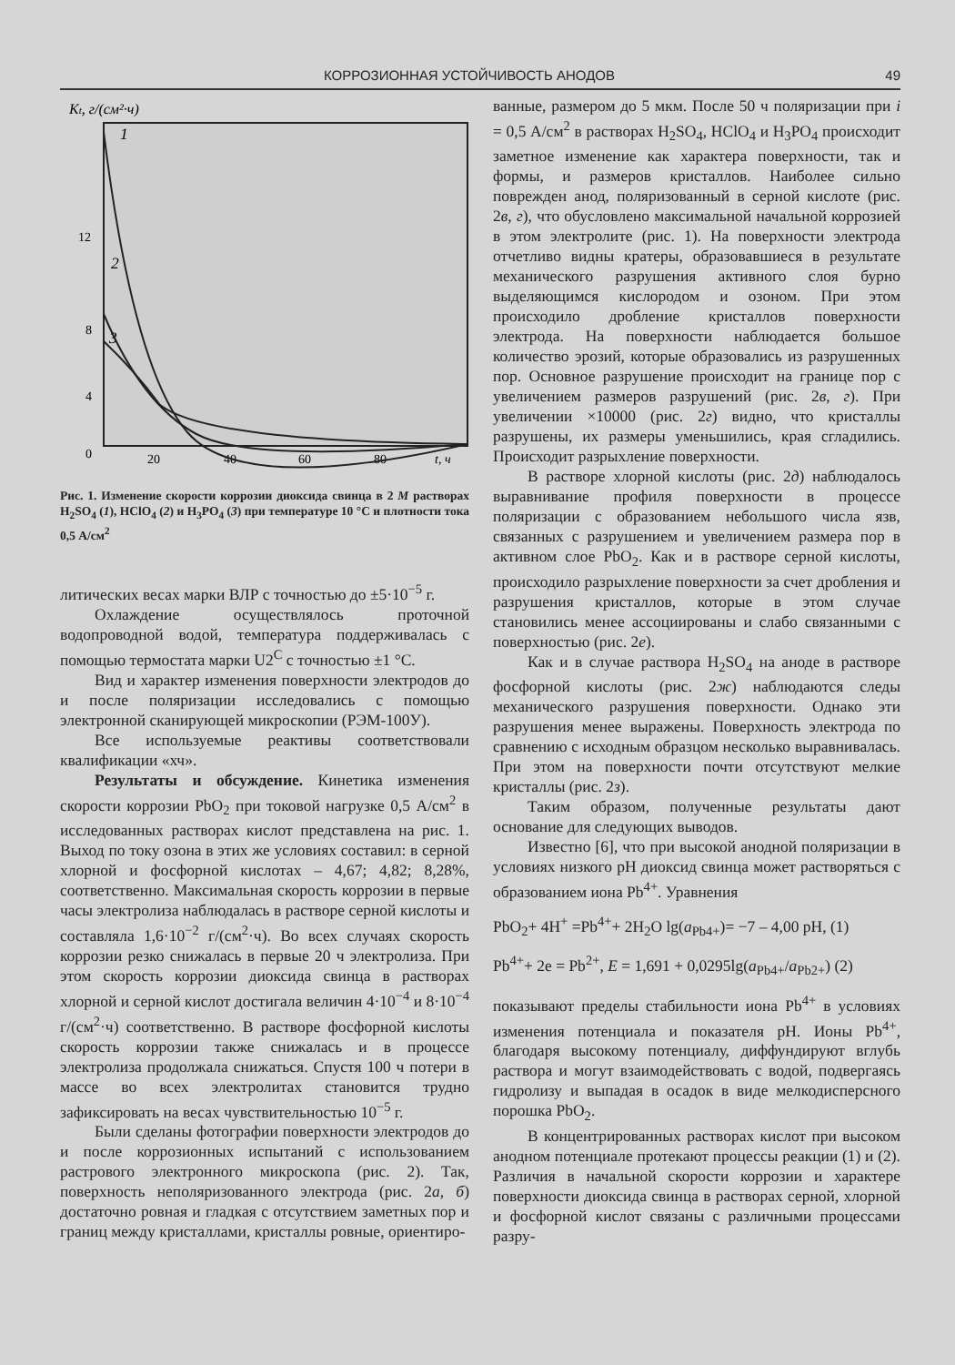КОРРОЗИОННАЯ УСТОЙЧИВОСТЬ АНОДОВ 49
Kt, г/(см²·ч)
12
8
4
0
20
40
60
80
t, ч
1
2
3
Рис. 1. Изменение скорости коррозии диоксида свинца в 2 M растворах H<sub>2</sub>SO<sub>4</sub> (1), HClO<sub>4</sub> (2) и H<sub>3</sub>PO<sub>4</sub> (3) при температуре 10 °С и плотности тока 0,5 А/см<sup>2</sup>
литических весах марки ВЛР с точностью до ±5·10<sup>−5</sup> г.
Охлаждение осуществлялось проточной водопроводной водой, температура поддерживалась с помощью термостата марки U2<sup>C</sup> с точностью ±1 °С.
Вид и характер изменения поверхности электродов до и после поляризации исследовались с помощью электронной сканирующей микроскопии (РЭМ-100У).
Все используемые реактивы соответствовали квалификации «хч».
Результаты и обсуждение. Кинетика изменения скорости коррозии PbO<sub>2</sub> при токовой нагрузке 0,5 А/см<sup>2</sup> в исследованных растворах кислот представлена на рис. 1. Выход по току озона в этих же условиях составил: в серной хлорной и фосфорной кислотах – 4,67; 4,82; 8,28%, соответственно. Максимальная скорость коррозии в первые часы электролиза наблюдалась в растворе серной кислоты и составляла 1,6·10<sup>−2</sup> г/(см<sup>2</sup>·ч). Во всех случаях скорость коррозии резко снижалась в первые 20 ч электролиза. При этом скорость коррозии диоксида свинца в растворах хлорной и серной кислот достигала величин 4·10<sup>−4</sup> и 8·10<sup>−4</sup> г/(см<sup>2</sup>·ч) соответственно. В растворе фосфорной кислоты скорость коррозии также снижалась и в процессе электролиза продолжала снижаться. Спустя 100 ч потери в массе во всех электролитах становится трудно зафиксировать на весах чувствительностью 10<sup>−5</sup> г.
Были сделаны фотографии поверхности электродов до и после коррозионных испытаний с использованием растрового электронного микроскопа (рис. 2). Так, поверхность неполяризованного электрода (рис. 2а, б) достаточно ровная и гладкая с отсутствием заметных пор и границ между кристаллами, кристаллы ровные, ориентиро-
ванные, размером до 5 мкм. После 50 ч поляризации при i = 0,5 А/см<sup>2</sup> в растворах H<sub>2</sub>SO<sub>4</sub>, HClO<sub>4</sub> и H<sub>3</sub>PO<sub>4</sub> происходит заметное изменение как характера поверхности, так и формы, и размеров кристаллов. Наиболее сильно поврежден анод, поляризованный в серной кислоте (рис. 2в, г), что обусловлено максимальной начальной коррозией в этом электролите (рис. 1). На поверхности электрода отчетливо видны кратеры, образовавшиеся в результате механического разрушения активного слоя бурно выделяющимся кислородом и озоном. При этом происходило дробление кристаллов поверхности электрода. На поверхности наблюдается большое количество эрозий, которые образовались из разрушенных пор. Основное разрушение происходит на границе пор с увеличением размеров разрушений (рис. 2в, г). При увеличении ×10000 (рис. 2г) видно, что кристаллы разрушены, их размеры уменьшились, края сгладились. Происходит разрыхление поверхности.
В растворе хлорной кислоты (рис. 2д) наблюдалось выравнивание профиля поверхности в процессе поляризации с образованием небольшого числа язв, связанных с разрушением и увеличением размера пор в активном слое PbO<sub>2</sub>. Как и в растворе серной кислоты, происходило разрыхление поверхности за счет дробления и разрушения кристаллов, которые в этом случае становились менее ассоциированы и слабо связанными с поверхностью (рис. 2е).
Как и в случае раствора H<sub>2</sub>SO<sub>4</sub> на аноде в растворе фосфорной кислоты (рис. 2ж) наблюдаются следы механического разрушения поверхности. Однако эти разрушения менее выражены. Поверхность электрода по сравнению с исходным образцом несколько выравнивалась. При этом на поверхности почти отсутствуют мелкие кристаллы (рис. 2з).
Таким образом, полученные результаты дают основание для следующих выводов.
Известно [6], что при высокой анодной поляризации в условиях низкого pH диоксид свинца может растворяться с образованием иона Pb<sup>4+</sup>. Уравнения
PbO<sub>2</sub>+ 4H<sup>+</sup> =Pb<sup>4+</sup>+ 2H<sub>2</sub>O lg(a<sub>Pb4+</sub>)= −7 – 4,00 pH, (1)
Pb<sup>4+</sup>+ 2e = Pb<sup>2+</sup>, E = 1,691 + 0,0295lg(a<sub>Pb4+</sub>/a<sub>Pb2+</sub>) (2)
показывают пределы стабильности иона Pb<sup>4+</sup> в условиях изменения потенциала и показателя pH. Ионы Pb<sup>4+</sup>, благодаря высокому потенциалу, диффундируют вглубь раствора и могут взаимодействовать с водой, подвергаясь гидролизу и выпадая в осадок в виде мелкодисперсного порошка PbO<sub>2</sub>.
В концентрированных растворах кислот при высоком анодном потенциале протекают процессы реакции (1) и (2). Различия в начальной скорости коррозии и характере поверхности диоксида свинца в растворах серной, хлорной и фосфорной кислот связаны с различными процессами разру-